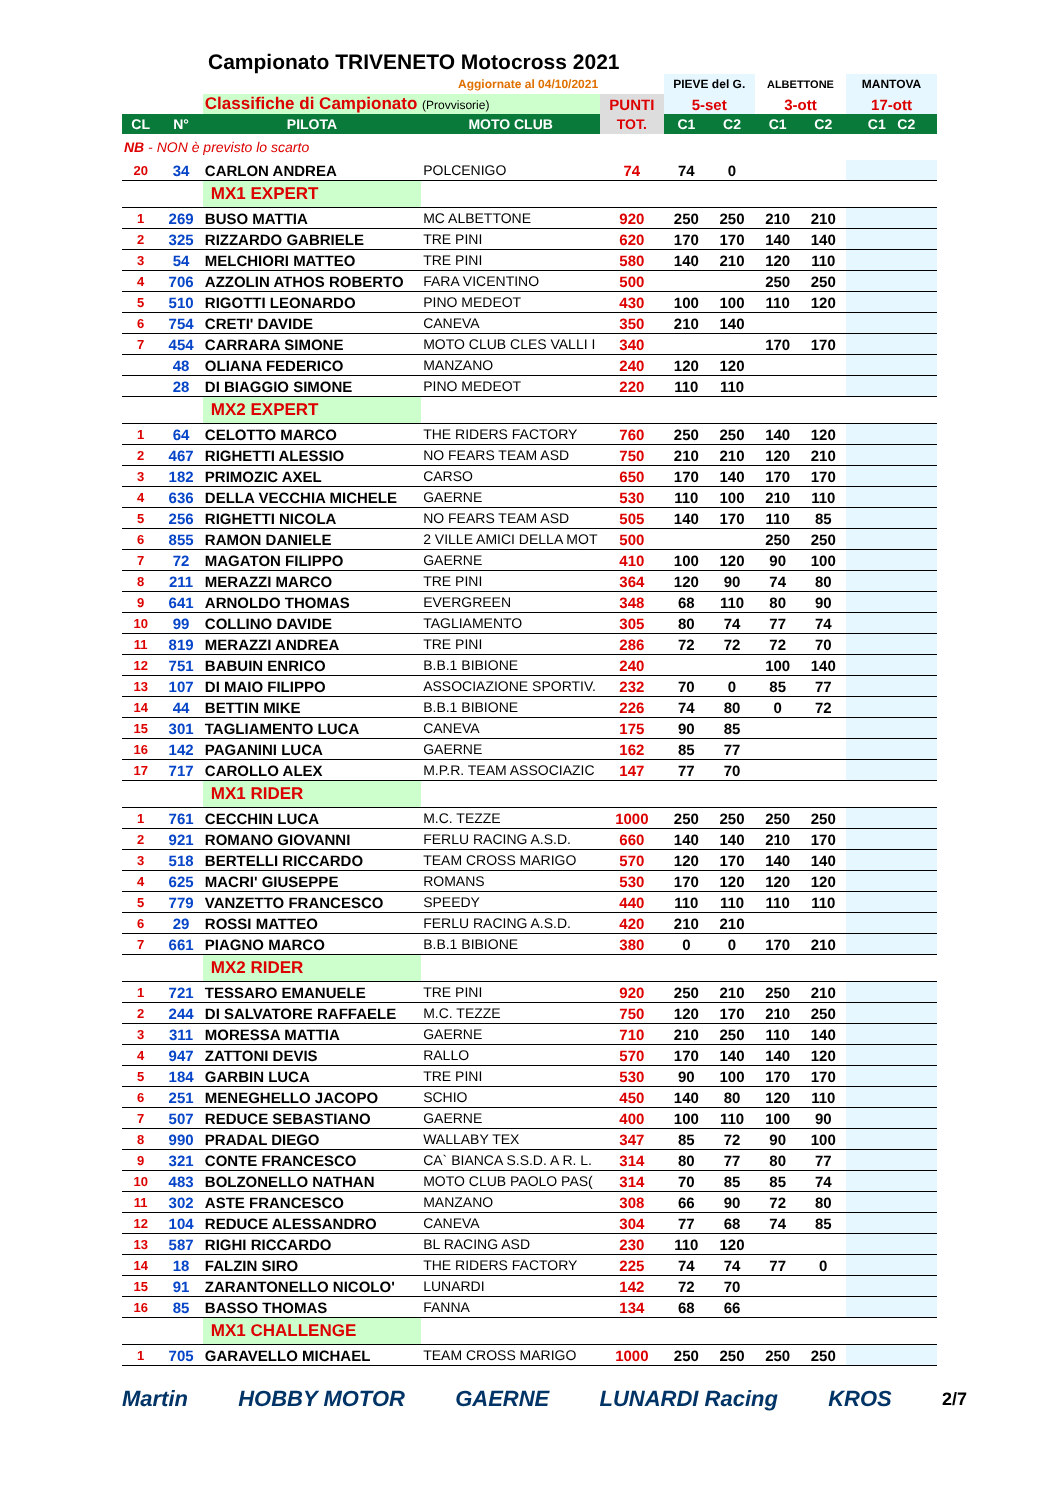Campionato TRIVENETO Motocross 2021
| Aggiornate al 04/10/2021 | | | | | PIEVE del G. | | ALBETTONE | | MANTOVA |
| | | Classifiche di Campionato (Provvisorie) | | PUNTI | 5-set | | 3-ott | | 17-ott |
| CL | N° | PILOTA | MOTO CLUB | TOT. | C1 | C2 | C1 | C2 | C1 C2 |
| NB - NON è previsto lo scarto | | | | | | | | | |
| 20 | 34 | CARLON ANDREA | POLCENIGO | 74 | 74 | 0 | | | |
| | | MX1 EXPERT | | | | | | | |
| 1 | 269 | BUSO MATTIA | MC ALBETTONE | 920 | 250 | 250 | 210 | 210 | |
| 2 | 325 | RIZZARDO GABRIELE | TRE PINI | 620 | 170 | 170 | 140 | 140 | |
| 3 | 54 | MELCHIORI MATTEO | TRE PINI | 580 | 140 | 210 | 120 | 110 | |
| 4 | 706 | AZZOLIN ATHOS ROBERTO | FARA VICENTINO | 500 | | | 250 | 250 | |
| 5 | 510 | RIGOTTI LEONARDO | PINO MEDEOT | 430 | 100 | 100 | 110 | 120 | |
| 6 | 754 | CRETI' DAVIDE | CANEVA | 350 | 210 | 140 | | | |
| 7 | 454 | CARRARA SIMONE | MOTO CLUB CLES VALLI I | 340 | | | 170 | 170 | |
| | 48 | OLIANA FEDERICO | MANZANO | 240 | 120 | 120 | | | |
| | 28 | DI BIAGGIO SIMONE | PINO MEDEOT | 220 | 110 | 110 | | | |
| | | MX2 EXPERT | | | | | | | |
| 1 | 64 | CELOTTO MARCO | THE RIDERS FACTORY | 760 | 250 | 250 | 140 | 120 | |
| 2 | 467 | RIGHETTI ALESSIO | NO FEARS TEAM ASD | 750 | 210 | 210 | 120 | 210 | |
| 3 | 182 | PRIMOZIC AXEL | CARSO | 650 | 170 | 140 | 170 | 170 | |
| 4 | 636 | DELLA VECCHIA MICHELE | GAERNE | 530 | 110 | 100 | 210 | 110 | |
| 5 | 256 | RIGHETTI NICOLA | NO FEARS TEAM ASD | 505 | 140 | 170 | 110 | 85 | |
| 6 | 855 | RAMON DANIELE | 2 VILLE AMICI DELLA MOT | 500 | | | 250 | 250 | |
| 7 | 72 | MAGATON FILIPPO | GAERNE | 410 | 100 | 120 | 90 | 100 | |
| 8 | 211 | MERAZZI MARCO | TRE PINI | 364 | 120 | 90 | 74 | 80 | |
| 9 | 641 | ARNOLDO THOMAS | EVERGREEN | 348 | 68 | 110 | 80 | 90 | |
| 10 | 99 | COLLINO DAVIDE | TAGLIAMENTO | 305 | 80 | 74 | 77 | 74 | |
| 11 | 819 | MERAZZI ANDREA | TRE PINI | 286 | 72 | 72 | 72 | 70 | |
| 12 | 751 | BABUIN ENRICO | B.B.1 BIBIONE | 240 | | | 100 | 140 | |
| 13 | 107 | DI MAIO FILIPPO | ASSOCIAZIONE SPORTIV. | 232 | 70 | 0 | 85 | 77 | |
| 14 | 44 | BETTIN MIKE | B.B.1 BIBIONE | 226 | 74 | 80 | 0 | 72 | |
| 15 | 301 | TAGLIAMENTO LUCA | CANEVA | 175 | 90 | 85 | | | |
| 16 | 142 | PAGANINI LUCA | GAERNE | 162 | 85 | 77 | | | |
| 17 | 717 | CAROLLO ALEX | M.P.R. TEAM ASSOCIAZIC | 147 | 77 | 70 | | | |
| | | MX1 RIDER | | | | | | | |
| 1 | 761 | CECCHIN LUCA | M.C. TEZZE | 1000 | 250 | 250 | 250 | 250 | |
| 2 | 921 | ROMANO GIOVANNI | FERLU RACING A.S.D. | 660 | 140 | 140 | 210 | 170 | |
| 3 | 518 | BERTELLI RICCARDO | TEAM CROSS MARIGO | 570 | 120 | 170 | 140 | 140 | |
| 4 | 625 | MACRI' GIUSEPPE | ROMANS | 530 | 170 | 120 | 120 | 120 | |
| 5 | 779 | VANZETTO FRANCESCO | SPEEDY | 440 | 110 | 110 | 110 | 110 | |
| 6 | 29 | ROSSI MATTEO | FERLU RACING A.S.D. | 420 | 210 | 210 | | | |
| 7 | 661 | PIAGNO MARCO | B.B.1 BIBIONE | 380 | 0 | 0 | 170 | 210 | |
| | | MX2 RIDER | | | | | | | |
| 1 | 721 | TESSARO EMANUELE | TRE PINI | 920 | 250 | 210 | 250 | 210 | |
| 2 | 244 | DI SALVATORE RAFFAELE | M.C. TEZZE | 750 | 120 | 170 | 210 | 250 | |
| 3 | 311 | MORESSA MATTIA | GAERNE | 710 | 210 | 250 | 110 | 140 | |
| 4 | 947 | ZATTONI DEVIS | RALLO | 570 | 170 | 140 | 140 | 120 | |
| 5 | 184 | GARBIN LUCA | TRE PINI | 530 | 90 | 100 | 170 | 170 | |
| 6 | 251 | MENEGHELLO JACOPO | SCHIO | 450 | 140 | 80 | 120 | 110 | |
| 7 | 507 | REDUCE SEBASTIANO | GAERNE | 400 | 100 | 110 | 100 | 90 | |
| 8 | 990 | PRADAL DIEGO | WALLABY TEX | 347 | 85 | 72 | 90 | 100 | |
| 9 | 321 | CONTE FRANCESCO | CA` BIANCA S.S.D. A R. L. | 314 | 80 | 77 | 80 | 77 | |
| 10 | 483 | BOLZONELLO NATHAN | MOTO CLUB PAOLO PAS( | 314 | 70 | 85 | 85 | 74 | |
| 11 | 302 | ASTE FRANCESCO | MANZANO | 308 | 66 | 90 | 72 | 80 | |
| 12 | 104 | REDUCE ALESSANDRO | CANEVA | 304 | 77 | 68 | 74 | 85 | |
| 13 | 587 | RIGHI RICCARDO | BL RACING ASD | 230 | 110 | 120 | | | |
| 14 | 18 | FALZIN SIRO | THE RIDERS FACTORY | 225 | 74 | 74 | 77 | 0 | |
| 15 | 91 | ZARANTONELLO NICOLO' | LUNARDI | 142 | 72 | 70 | | | |
| 16 | 85 | BASSO THOMAS | FANNA | 134 | 68 | 66 | | | |
| | | MX1 CHALLENGE | | | | | | | |
| 1 | 705 | GARAVELLO MICHAEL | TEAM CROSS MARIGO | 1000 | 250 | 250 | 250 | 250 | |
Martin HOBBY MOTOR GAERNE LUNARDI Racing KROS 2/7